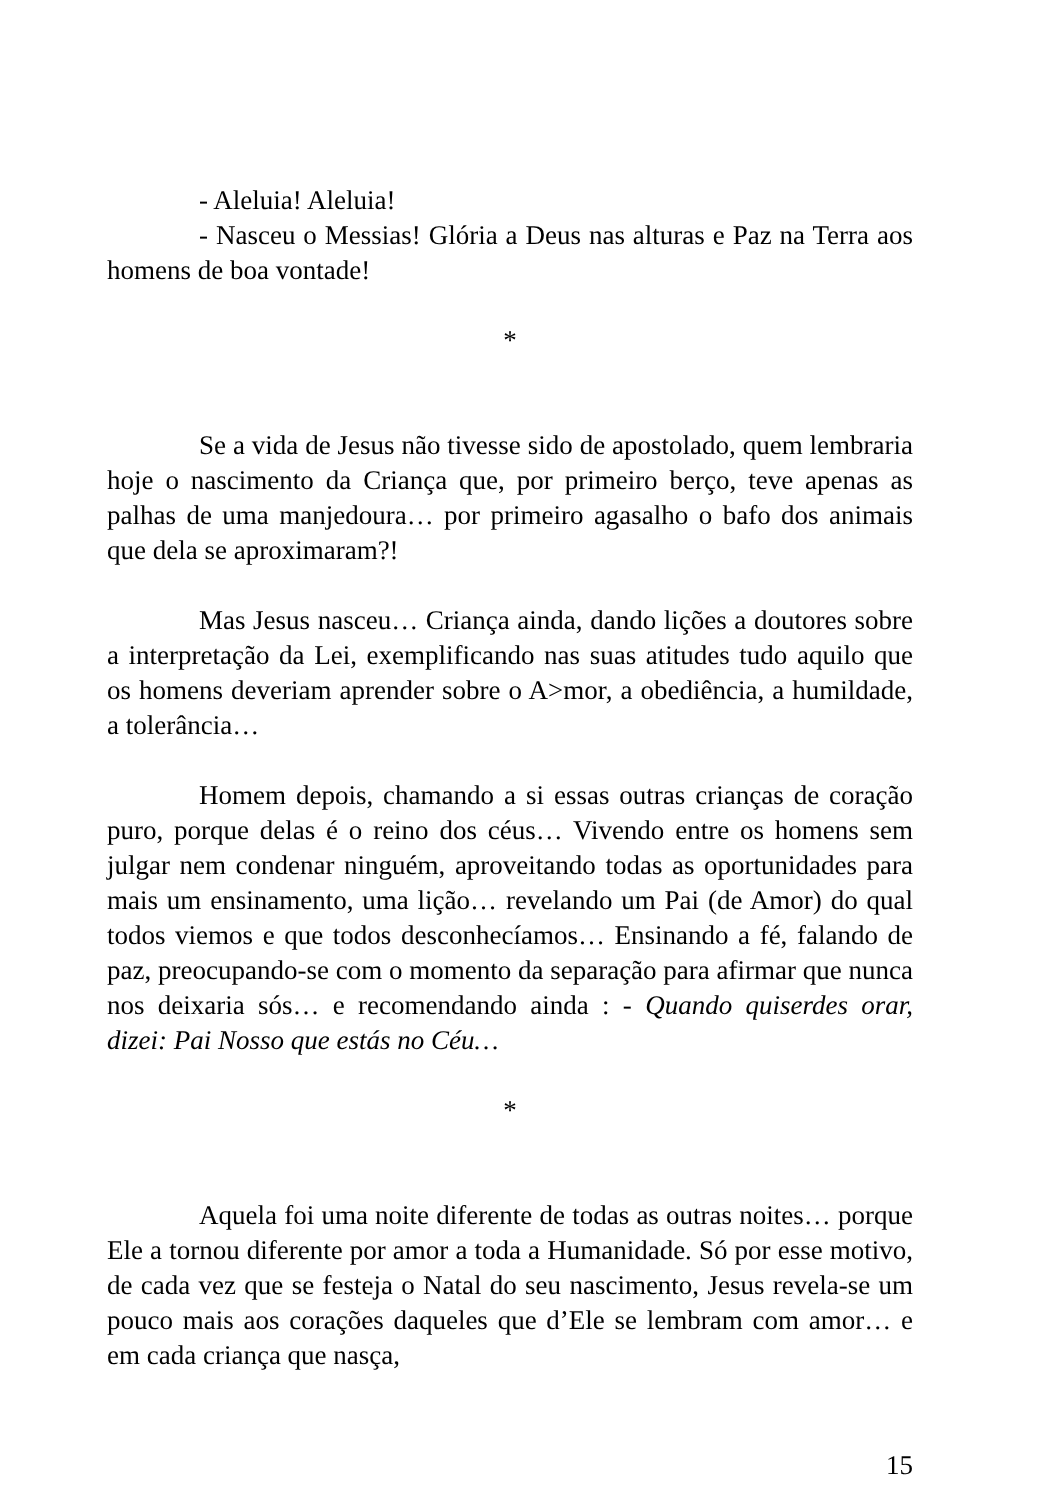- Aleluia! Aleluia!
- Nasceu o Messias! Glória a Deus nas alturas e Paz na Terra aos homens de boa vontade!
*
Se a vida de Jesus não tivesse sido de apostolado, quem lembraria hoje o nascimento da Criança que, por primeiro berço, teve apenas as palhas de uma manjedoura… por primeiro agasalho o bafo dos animais que dela se aproximaram?!
Mas Jesus nasceu… Criança ainda, dando lições a doutores sobre a interpretação da Lei, exemplificando nas suas atitudes tudo aquilo que os homens deveriam aprender sobre o A>mor, a obediência, a humildade, a tolerância…
Homem depois, chamando a si essas outras crianças de coração puro, porque delas é o reino dos céus… Vivendo entre os homens sem julgar nem condenar ninguém, aproveitando todas as oportunidades para mais um ensinamento, uma lição… revelando um Pai (de Amor) do qual todos viemos e que todos desconhecíamos… Ensinando a fé, falando de paz, preocupando-se com o momento da separação para afirmar que nunca nos deixaria sós… e recomendando ainda : - Quando quiserdes orar, dizei: Pai Nosso que estás no Céu…
*
Aquela foi uma noite diferente de todas as outras noites… porque Ele a tornou diferente por amor a toda a Humanidade. Só por esse motivo, de cada vez que se festeja o Natal do seu nascimento, Jesus revela-se um pouco mais aos corações daqueles que d’Ele se lembram com amor… e em cada criança que nasça,
15